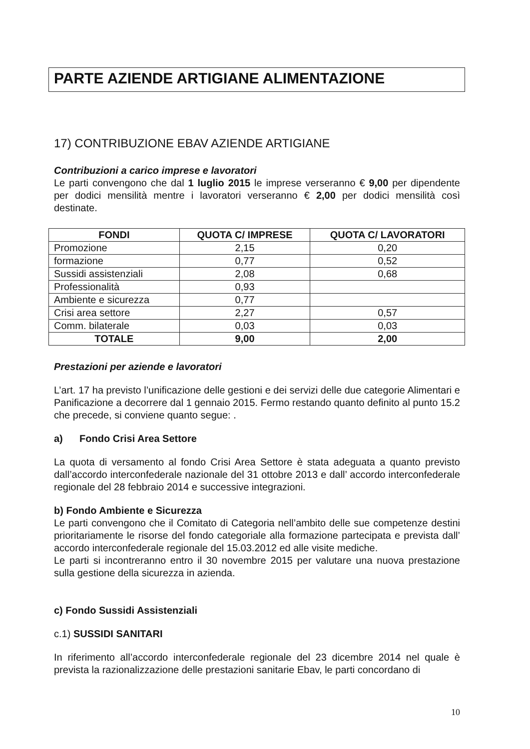PARTE AZIENDE ARTIGIANE ALIMENTAZIONE
17) CONTRIBUZIONE EBAV AZIENDE ARTIGIANE
Contribuzioni a carico imprese e lavoratori
Le parti convengono che dal 1 luglio 2015 le imprese verseranno € 9,00 per dipendente per dodici mensilità mentre i lavoratori verseranno € 2,00 per dodici mensilità così destinate.
| FONDI | QUOTA C/ IMPRESE | QUOTA C/ LAVORATORI |
| --- | --- | --- |
| Promozione | 2,15 | 0,20 |
| formazione | 0,77 | 0,52 |
| Sussidi assistenziali | 2,08 | 0,68 |
| Professionalità | 0,93 | |
| Ambiente e sicurezza | 0,77 | |
| Crisi area settore | 2,27 | 0,57 |
| Comm. bilaterale | 0,03 | 0,03 |
| TOTALE | 9,00 | 2,00 |
Prestazioni per aziende e lavoratori
L’art. 17 ha previsto l’unificazione delle gestioni e dei servizi delle due categorie Alimentari e Panificazione a decorrere dal 1 gennaio 2015. Fermo restando quanto definito al punto 15.2 che precede, si conviene quanto segue: .
a) Fondo Crisi Area Settore
La quota di versamento al fondo Crisi Area Settore è stata adeguata a quanto previsto dall’accordo interconfederale nazionale del 31 ottobre 2013 e dall’ accordo interconfederale regionale del 28 febbraio 2014 e successive integrazioni.
b) Fondo Ambiente e Sicurezza
Le parti convengono che il Comitato di Categoria nell’ambito delle sue competenze destini prioritariamente le risorse del fondo categoriale alla formazione partecipata e prevista dall’ accordo interconfederale regionale del 15.03.2012 ed alle visite mediche.
Le parti si incontreranno entro il 30 novembre 2015 per valutare una nuova prestazione sulla gestione della sicurezza in azienda.
c) Fondo Sussidi Assistenziali
c.1) SUSSIDI SANITARI
In riferimento all’accordo interconfederale regionale del 23 dicembre 2014 nel quale è prevista la razionalizzazione delle prestazioni sanitarie Ebav, le parti concordano di
10